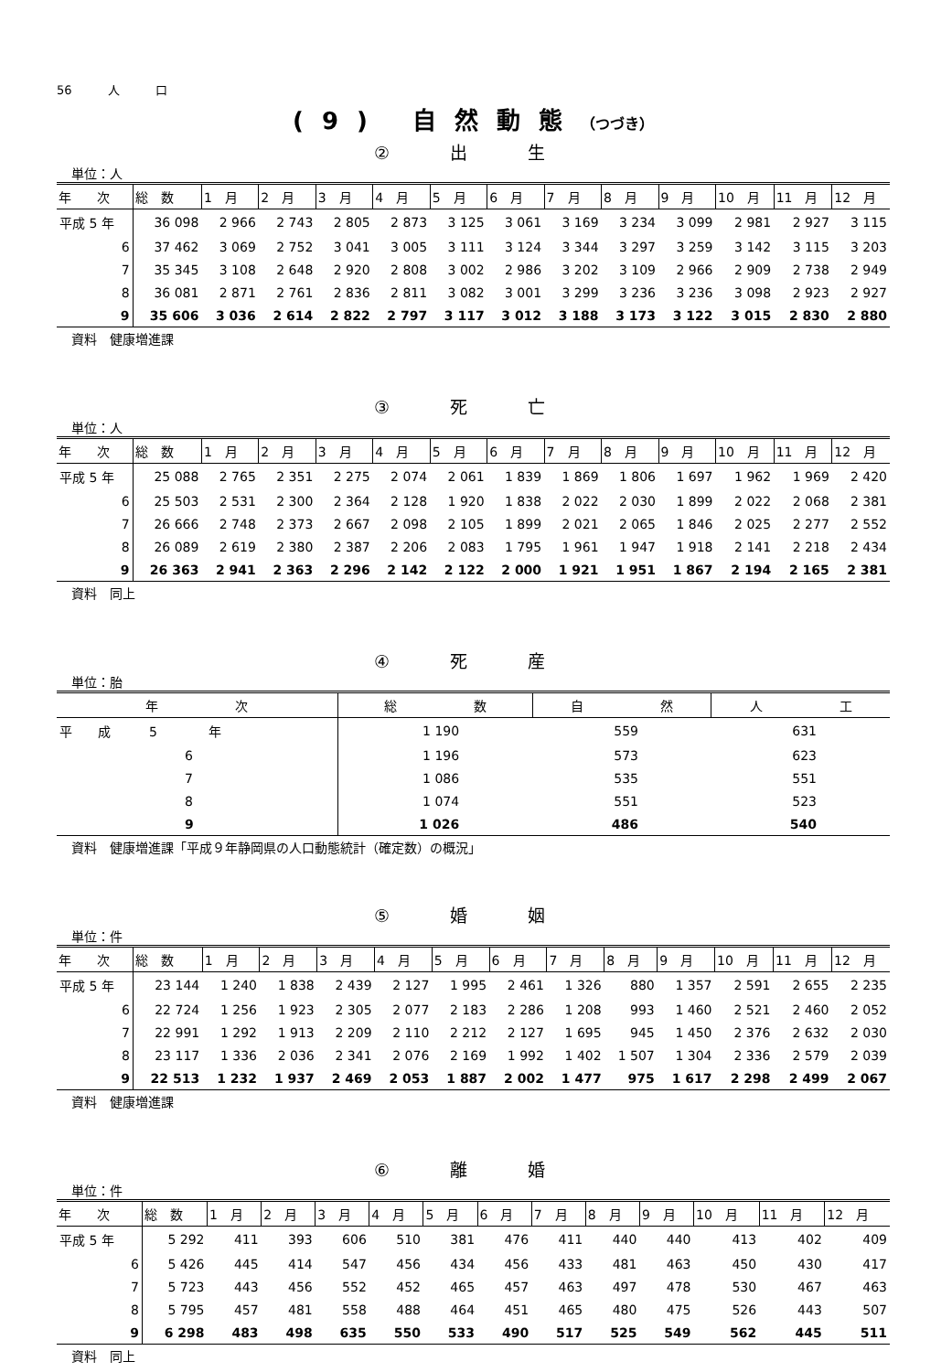56　　　人　　　口
(9) 自然動態（つづき）
② 出 生
単位：人
| 年 次 | 総 数 | 1 月 | 2 月 | 3 月 | 4 月 | 5 月 | 6 月 | 7 月 | 8 月 | 9 月 | 10 月 | 11 月 | 12 月 |
| --- | --- | --- | --- | --- | --- | --- | --- | --- | --- | --- | --- | --- | --- |
| 平成 5 年 | 36 098 | 2 966 | 2 743 | 2 805 | 2 873 | 3 125 | 3 061 | 3 169 | 3 234 | 3 099 | 2 981 | 2 927 | 3 115 |
| 6 | 37 462 | 3 069 | 2 752 | 3 041 | 3 005 | 3 111 | 3 124 | 3 344 | 3 297 | 3 259 | 3 142 | 3 115 | 3 203 |
| 7 | 35 345 | 3 108 | 2 648 | 2 920 | 2 808 | 3 002 | 2 986 | 3 202 | 3 109 | 2 966 | 2 909 | 2 738 | 2 949 |
| 8 | 36 081 | 2 871 | 2 761 | 2 836 | 2 811 | 3 082 | 3 001 | 3 299 | 3 236 | 3 236 | 3 098 | 2 923 | 2 927 |
| 9 | 35 606 | 3 036 | 2 614 | 2 822 | 2 797 | 3 117 | 3 012 | 3 188 | 3 173 | 3 122 | 3 015 | 2 830 | 2 880 |
資料　健康増進課
③ 死 亡
単位：人
| 年 次 | 総 数 | 1 月 | 2 月 | 3 月 | 4 月 | 5 月 | 6 月 | 7 月 | 8 月 | 9 月 | 10 月 | 11 月 | 12 月 |
| --- | --- | --- | --- | --- | --- | --- | --- | --- | --- | --- | --- | --- | --- |
| 平成 5 年 | 25 088 | 2 765 | 2 351 | 2 275 | 2 074 | 2 061 | 1 839 | 1 869 | 1 806 | 1 697 | 1 962 | 1 969 | 2 420 |
| 6 | 25 503 | 2 531 | 2 300 | 2 364 | 2 128 | 1 920 | 1 838 | 2 022 | 2 030 | 1 899 | 2 022 | 2 068 | 2 381 |
| 7 | 26 666 | 2 748 | 2 373 | 2 667 | 2 098 | 2 105 | 1 899 | 2 021 | 2 065 | 1 846 | 2 025 | 2 277 | 2 552 |
| 8 | 26 089 | 2 619 | 2 380 | 2 387 | 2 206 | 2 083 | 1 795 | 1 961 | 1 947 | 1 918 | 2 141 | 2 218 | 2 434 |
| 9 | 26 363 | 2 941 | 2 363 | 2 296 | 2 142 | 2 122 | 2 000 | 1 921 | 1 951 | 1 867 | 2 194 | 2 165 | 2 381 |
資料　同上
④ 死 産
単位：胎
| 年 次 | 総 数 | 自 然 | 人 工 |
| --- | --- | --- | --- |
| 平 成 5 年 | 1 190 | 559 | 631 |
| 6 | 1 196 | 573 | 623 |
| 7 | 1 086 | 535 | 551 |
| 8 | 1 074 | 551 | 523 |
| 9 | 1 026 | 486 | 540 |
資料　健康増進課「平成９年静岡県の人口動態統計（確定数）の概況」
⑤ 婚 姻
単位：件
| 年 次 | 総 数 | 1 月 | 2 月 | 3 月 | 4 月 | 5 月 | 6 月 | 7 月 | 8 月 | 9 月 | 10 月 | 11 月 | 12 月 |
| --- | --- | --- | --- | --- | --- | --- | --- | --- | --- | --- | --- | --- | --- |
| 平成 5 年 | 23 144 | 1 240 | 1 838 | 2 439 | 2 127 | 1 995 | 2 461 | 1 326 | 880 | 1 357 | 2 591 | 2 655 | 2 235 |
| 6 | 22 724 | 1 256 | 1 923 | 2 305 | 2 077 | 2 183 | 2 286 | 1 208 | 993 | 1 460 | 2 521 | 2 460 | 2 052 |
| 7 | 22 991 | 1 292 | 1 913 | 2 209 | 2 110 | 2 212 | 2 127 | 1 695 | 945 | 1 450 | 2 376 | 2 632 | 2 030 |
| 8 | 23 117 | 1 336 | 2 036 | 2 341 | 2 076 | 2 169 | 1 992 | 1 402 | 1 507 | 1 304 | 2 336 | 2 579 | 2 039 |
| 9 | 22 513 | 1 232 | 1 937 | 2 469 | 2 053 | 1 887 | 2 002 | 1 477 | 975 | 1 617 | 2 298 | 2 499 | 2 067 |
資料　健康増進課
⑥ 離 婚
単位：件
| 年 次 | 総 数 | 1 月 | 2 月 | 3 月 | 4 月 | 5 月 | 6 月 | 7 月 | 8 月 | 9 月 | 10 月 | 11 月 | 12 月 |
| --- | --- | --- | --- | --- | --- | --- | --- | --- | --- | --- | --- | --- | --- |
| 平成 5 年 | 5 292 | 411 | 393 | 606 | 510 | 381 | 476 | 411 | 440 | 440 | 413 | 402 | 409 |
| 6 | 5 426 | 445 | 414 | 547 | 456 | 434 | 456 | 433 | 481 | 463 | 450 | 430 | 417 |
| 7 | 5 723 | 443 | 456 | 552 | 452 | 465 | 457 | 463 | 497 | 478 | 530 | 467 | 463 |
| 8 | 5 795 | 457 | 481 | 558 | 488 | 464 | 451 | 465 | 480 | 475 | 526 | 443 | 507 |
| 9 | 6 298 | 483 | 498 | 635 | 550 | 533 | 490 | 517 | 525 | 549 | 562 | 445 | 511 |
資料　同上